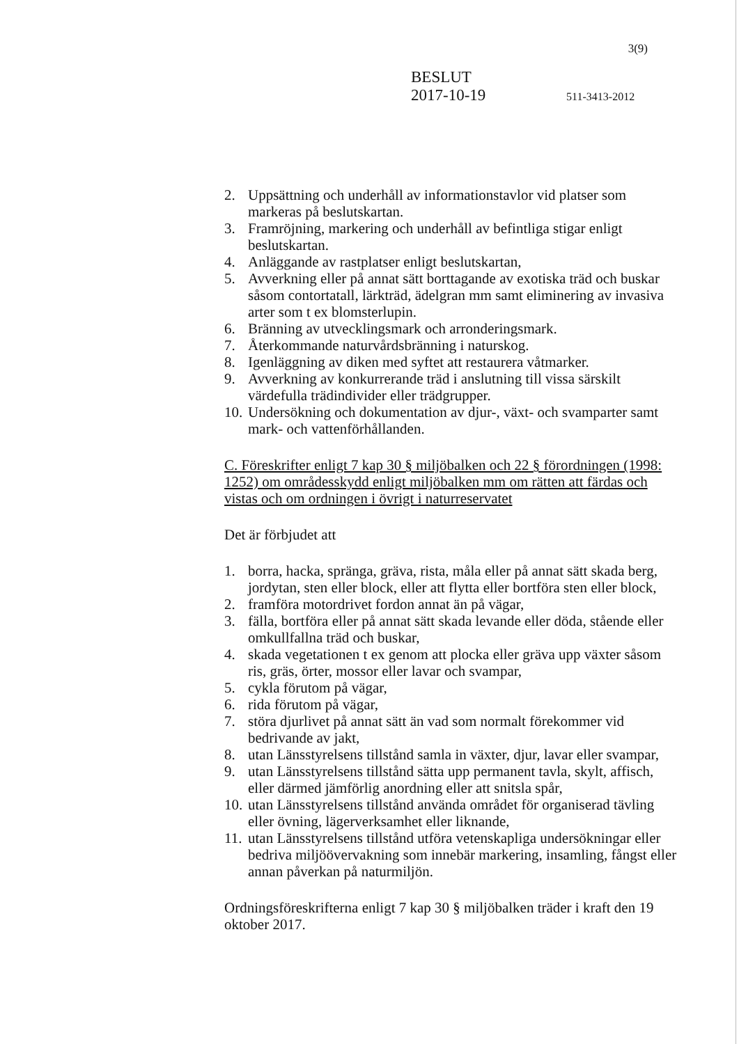3(9)
BESLUT
2017-10-19 511-3413-2012
2. Uppsättning och underhåll av informationstavlor vid platser som markeras på beslutskartan.
3. Framröjning, markering och underhåll av befintliga stigar enligt beslutskartan.
4. Anläggande av rastplatser enligt beslutskartan,
5. Avverkning eller på annat sätt borttagande av exotiska träd och buskar såsom contortatall, lärkträd, ädelgran mm samt eliminering av invasiva arter som t ex blomsterlupin.
6. Bränning av utvecklingsmark och arronderingsmark.
7. Återkommande naturvårdsbränning i naturskog.
8. Igenläggning av diken med syftet att restaurera våtmarker.
9. Avverkning av konkurrerande träd i anslutning till vissa särskilt värdefulla trädindivider eller trädgrupper.
10. Undersökning och dokumentation av djur-, växt- och svamparter samt mark- och vattenförhållanden.
C. Föreskrifter enligt 7 kap 30 § miljöbalken och 22 § förordningen (1998: 1252) om områdesskydd enligt miljöbalken mm om rätten att färdas och vistas och om ordningen i övrigt i naturreservatet
Det är förbjudet att
1. borra, hacka, spränga, gräva, rista, måla eller på annat sätt skada berg, jordytan, sten eller block, eller att flytta eller bortföra sten eller block,
2. framföra motordrivet fordon annat än på vägar,
3. fälla, bortföra eller på annat sätt skada levande eller döda, stående eller omkullfallna träd och buskar,
4. skada vegetationen t ex genom att plocka eller gräva upp växter såsom ris, gräs, örter, mossor eller lavar och svampar,
5. cykla förutom på vägar,
6. rida förutom på vägar,
7. störa djurlivet på annat sätt än vad som normalt förekommer vid bedrivande av jakt,
8. utan Länsstyrelsens tillstånd samla in växter, djur, lavar eller svampar,
9. utan Länsstyrelsens tillstånd sätta upp permanent tavla, skylt, affisch, eller därmed jämförlig anordning eller att snitsla spår,
10. utan Länsstyrelsens tillstånd använda området för organiserad tävling eller övning, lägerverksamhet eller liknande,
11. utan Länsstyrelsens tillstånd utföra vetenskapliga undersökningar eller bedriva miljöövervakning som innebär markering, insamling, fångst eller annan påverkan på naturmiljön.
Ordningsföreskrifterna enligt 7 kap 30 § miljöbalken träder i kraft den 19 oktober 2017.